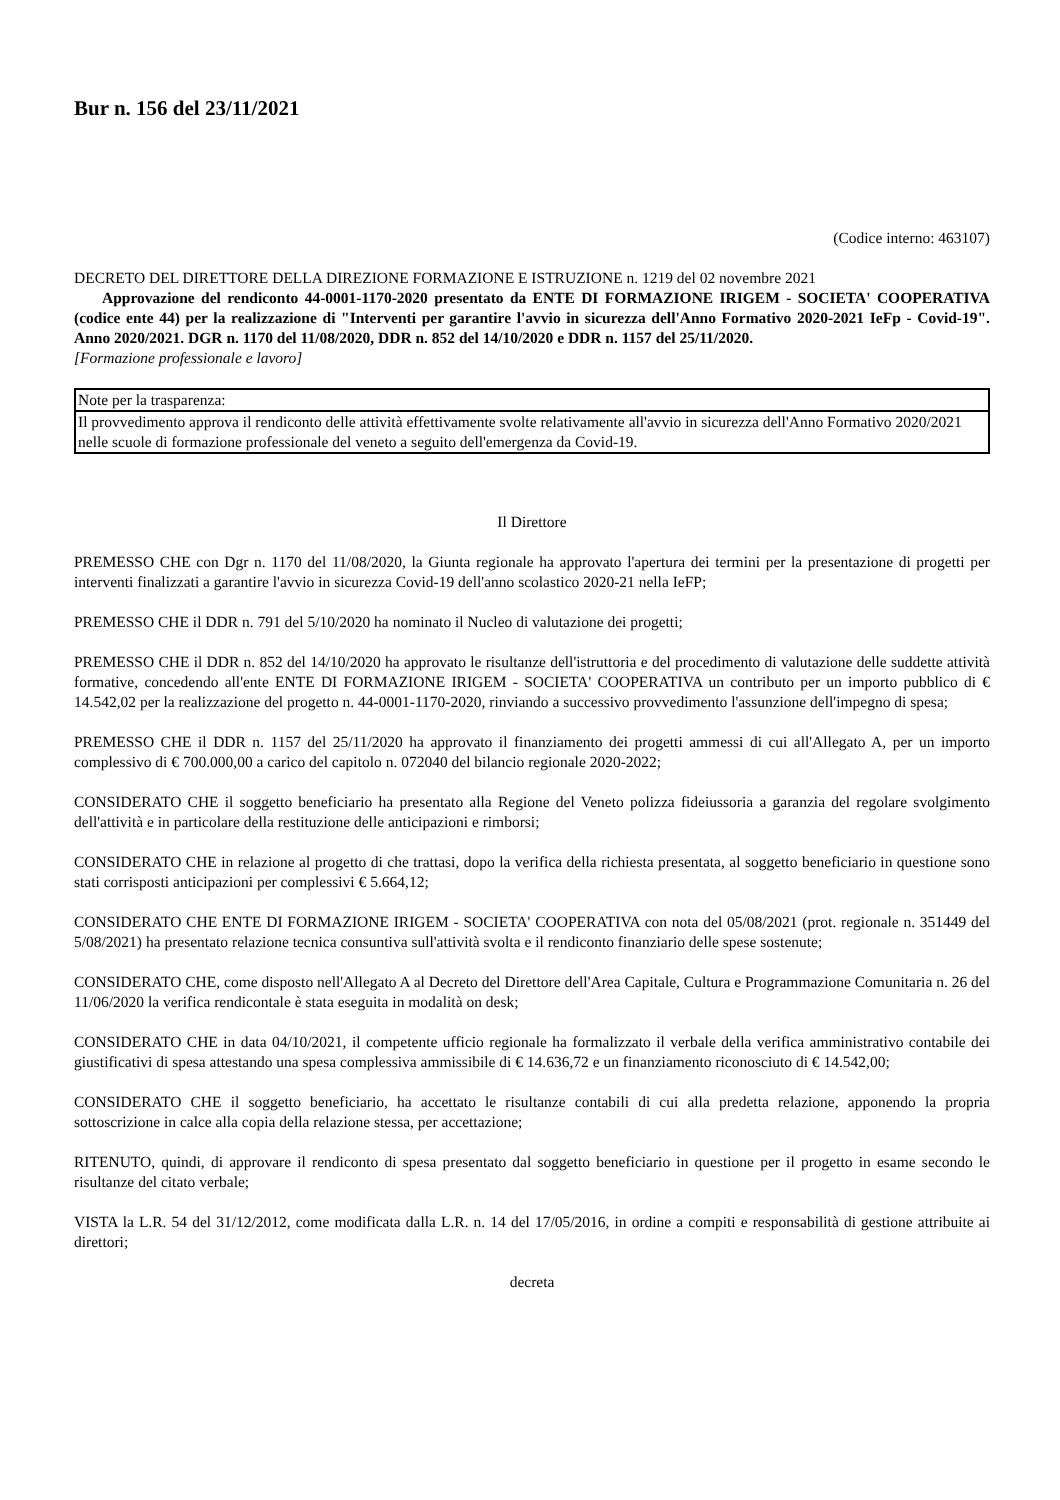Bur n. 156 del 23/11/2021
(Codice interno: 463107)
DECRETO DEL DIRETTORE DELLA DIREZIONE FORMAZIONE E ISTRUZIONE n. 1219 del 02 novembre 2021
Approvazione del rendiconto 44-0001-1170-2020 presentato da ENTE DI FORMAZIONE IRIGEM - SOCIETA' COOPERATIVA (codice ente 44) per la realizzazione di "Interventi per garantire l'avvio in sicurezza dell'Anno Formativo 2020-2021 IeFp - Covid-19". Anno 2020/2021. DGR n. 1170 del 11/08/2020, DDR n. 852 del 14/10/2020 e DDR n. 1157 del 25/11/2020.
[Formazione professionale e lavoro]
| Note per la trasparenza: |
| Il provvedimento approva il rendiconto delle attività effettivamente svolte relativamente all'avvio in sicurezza dell'Anno Formativo 2020/2021 nelle scuole di formazione professionale del veneto a seguito dell'emergenza da Covid-19. |
Il Direttore
PREMESSO CHE con Dgr n. 1170 del 11/08/2020, la Giunta regionale ha approvato l'apertura dei termini per la presentazione di progetti per interventi finalizzati a garantire l'avvio in sicurezza Covid-19 dell'anno scolastico 2020-21 nella IeFP;
PREMESSO CHE il DDR n. 791 del 5/10/2020 ha nominato il Nucleo di valutazione dei progetti;
PREMESSO CHE il DDR n. 852 del 14/10/2020 ha approvato le risultanze dell'istruttoria e del procedimento di valutazione delle suddette attività formative, concedendo all'ente ENTE DI FORMAZIONE IRIGEM - SOCIETA' COOPERATIVA un contributo per un importo pubblico di € 14.542,02 per la realizzazione del progetto n. 44-0001-1170-2020, rinviando a successivo provvedimento l'assunzione dell'impegno di spesa;
PREMESSO CHE il DDR n. 1157 del 25/11/2020 ha approvato il finanziamento dei progetti ammessi di cui all'Allegato A, per un importo complessivo di € 700.000,00 a carico del capitolo n. 072040 del bilancio regionale 2020-2022;
CONSIDERATO CHE il soggetto beneficiario ha presentato alla Regione del Veneto polizza fideiussoria a garanzia del regolare svolgimento dell'attività e in particolare della restituzione delle anticipazioni e rimborsi;
CONSIDERATO CHE in relazione al progetto di che trattasi, dopo la verifica della richiesta presentata, al soggetto beneficiario in questione sono stati corrisposti anticipazioni per complessivi € 5.664,12;
CONSIDERATO CHE ENTE DI FORMAZIONE IRIGEM - SOCIETA' COOPERATIVA con nota del 05/08/2021 (prot. regionale n. 351449 del 5/08/2021) ha presentato relazione tecnica consuntiva sull'attività svolta e il rendiconto finanziario delle spese sostenute;
CONSIDERATO CHE, come disposto nell'Allegato A al Decreto del Direttore dell'Area Capitale, Cultura e Programmazione Comunitaria n. 26 del 11/06/2020 la verifica rendicontale è stata eseguita in modalità on desk;
CONSIDERATO CHE in data 04/10/2021, il competente ufficio regionale ha formalizzato il verbale della verifica amministrativo contabile dei giustificativi di spesa attestando una spesa complessiva ammissibile di € 14.636,72 e un finanziamento riconosciuto di € 14.542,00;
CONSIDERATO CHE il soggetto beneficiario, ha accettato le risultanze contabili di cui alla predetta relazione, apponendo la propria sottoscrizione in calce alla copia della relazione stessa, per accettazione;
RITENUTO, quindi, di approvare il rendiconto di spesa presentato dal soggetto beneficiario in questione per il progetto in esame secondo le risultanze del citato verbale;
VISTA la L.R. 54 del 31/12/2012, come modificata dalla L.R. n. 14 del 17/05/2016, in ordine a compiti e responsabilità di gestione attribuite ai direttori;
decreta